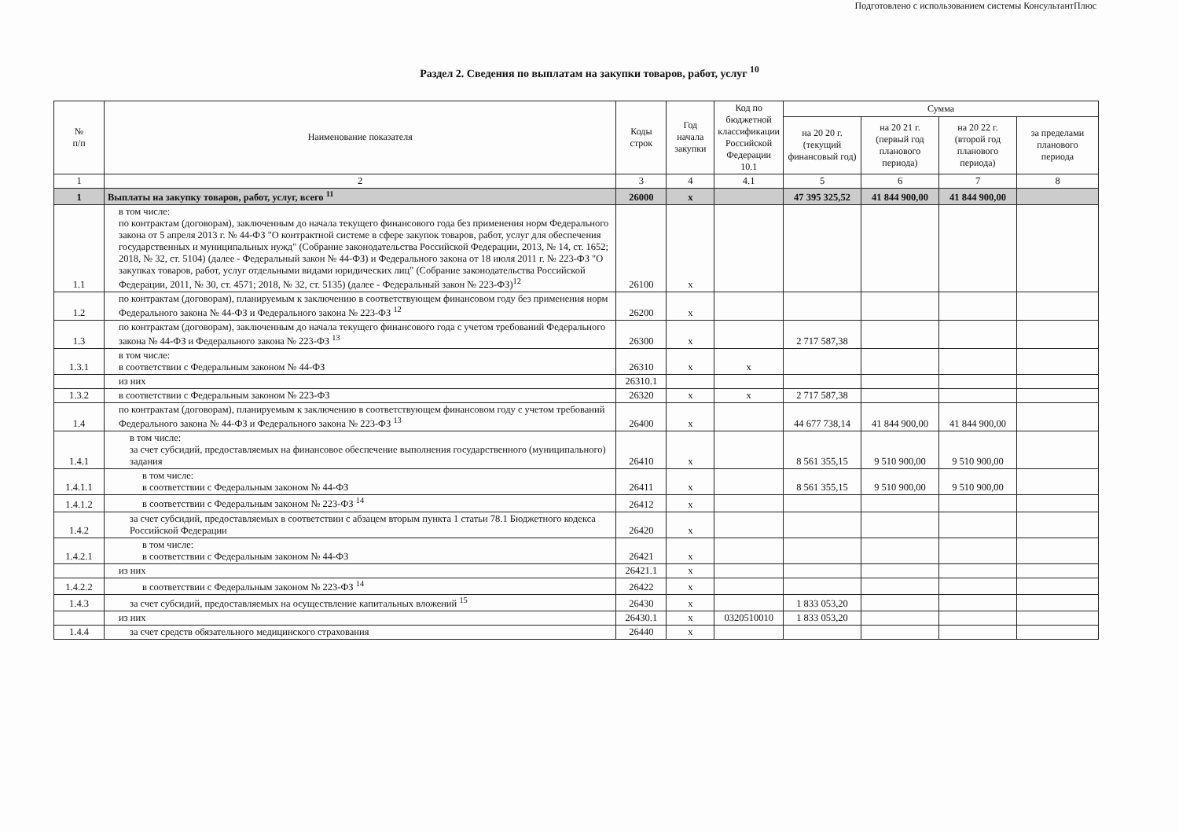Подготовлено с использованием системы КонсультантПлюс
Раздел 2. Сведения по выплатам на закупки товаров, работ, услуг <sup>10</sup>
| № п/п | Наименование показателя | Коды строк | Год начала закупки | Код по бюджетной классификации Российской Федерации 10.1 | Сумма | | | |
| --- | --- | --- | --- | --- | --- | --- | --- | --- |
| | | | | | на 20 20 г. (текущий финансовый год) | на 20 21 г. (первый год планового периода) | на 20 22 г. (второй год планового периода) | за пределами планового периода |
| 1 | 2 | 3 | 4 | 4.1 | 5 | 6 | 7 | 8 |
| 1 | Выплаты на закупку товаров, работ, услуг, всего <sup>11</sup> | 26000 | x | | 47 395 325,52 | 41 844 900,00 | 41 844 900,00 | |
| 1.1 | в том числе: по контрактам (договорам), заключенным до начала текущего финансового года без применения норм Федерального закона от 5 апреля 2013 г. № 44-ФЗ "О контрактной системе в сфере закупок товаров, работ, услуг для обеспечения государственных и муниципальных нужд" (Собрание законодательства Российской Федерации, 2013, № 14, ст. 1652; 2018, № 32, ст. 5104) (далее - Федеральный закон № 44-ФЗ) и Федерального закона от 18 июля 2011 г. № 223-ФЗ "О закупках товаров, работ, услуг отдельными видами юридических лиц" (Собрание законодательства Российской Федерации, 2011, № 30, ст. 4571; 2018, № 32, ст. 5135) (далее - Федеральный закон № 223-ФЗ)<sup>12</sup> | 26100 | x | | | | | |
| 1.2 | по контрактам (договорам), планируемым к заключению в соответствующем финансовом году без применения норм Федерального закона № 44-ФЗ и Федерального закона № 223-ФЗ <sup>12</sup> | 26200 | x | | | | | |
| 1.3 | по контрактам (договорам), заключенным до начала текущего финансового года с учетом требований Федерального закона № 44-ФЗ и Федерального закона № 223-ФЗ <sup>13</sup> | 26300 | x | | 2 717 587,38 | | | |
| 1.3.1 | в том числе: в соответствии с Федеральным законом № 44-ФЗ | 26310 | x | x | | | | |
| | из них | 26310.1 | | | | | | |
| 1.3.2 | в соответствии с Федеральным законом № 223-ФЗ | 26320 | x | x | 2 717 587,38 | | | |
| 1.4 | по контрактам (договорам), планируемым к заключению в соответствующем финансовом году с учетом требований Федерального закона № 44-ФЗ и Федерального закона № 223-ФЗ <sup>13</sup> | 26400 | x | | 44 677 738,14 | 41 844 900,00 | 41 844 900,00 | |
| 1.4.1 | в том числе: за счет субсидий, предоставляемых на финансовое обеспечение выполнения государственного (муниципального) задания | 26410 | x | | 8 561 355,15 | 9 510 900,00 | 9 510 900,00 | |
| 1.4.1.1 | в том числе: в соответствии с Федеральным законом № 44-ФЗ | 26411 | x | | 8 561 355,15 | 9 510 900,00 | 9 510 900,00 | |
| 1.4.1.2 | в соответствии с Федеральным законом № 223-ФЗ <sup>14</sup> | 26412 | x | | | | | |
| 1.4.2 | за счет субсидий, предоставляемых в соответствии с абзацем вторым пункта 1 статьи 78.1 Бюджетного кодекса Российской Федерации | 26420 | x | | | | | |
| 1.4.2.1 | в том числе: в соответствии с Федеральным законом № 44-ФЗ | 26421 | x | | | | | |
| | из них | 26421.1 | x | | | | | |
| 1.4.2.2 | в соответствии с Федеральным законом № 223-ФЗ <sup>14</sup> | 26422 | x | | | | | |
| 1.4.3 | за счет субсидий, предоставляемых на осуществление капитальных вложений <sup>15</sup> | 26430 | x | | 1 833 053,20 | | | |
| | из них | 26430.1 | x | 0320510010 | 1 833 053,20 | | | |
| 1.4.4 | за счет средств обязательного медицинского страхования | 26440 | x | | | | | |